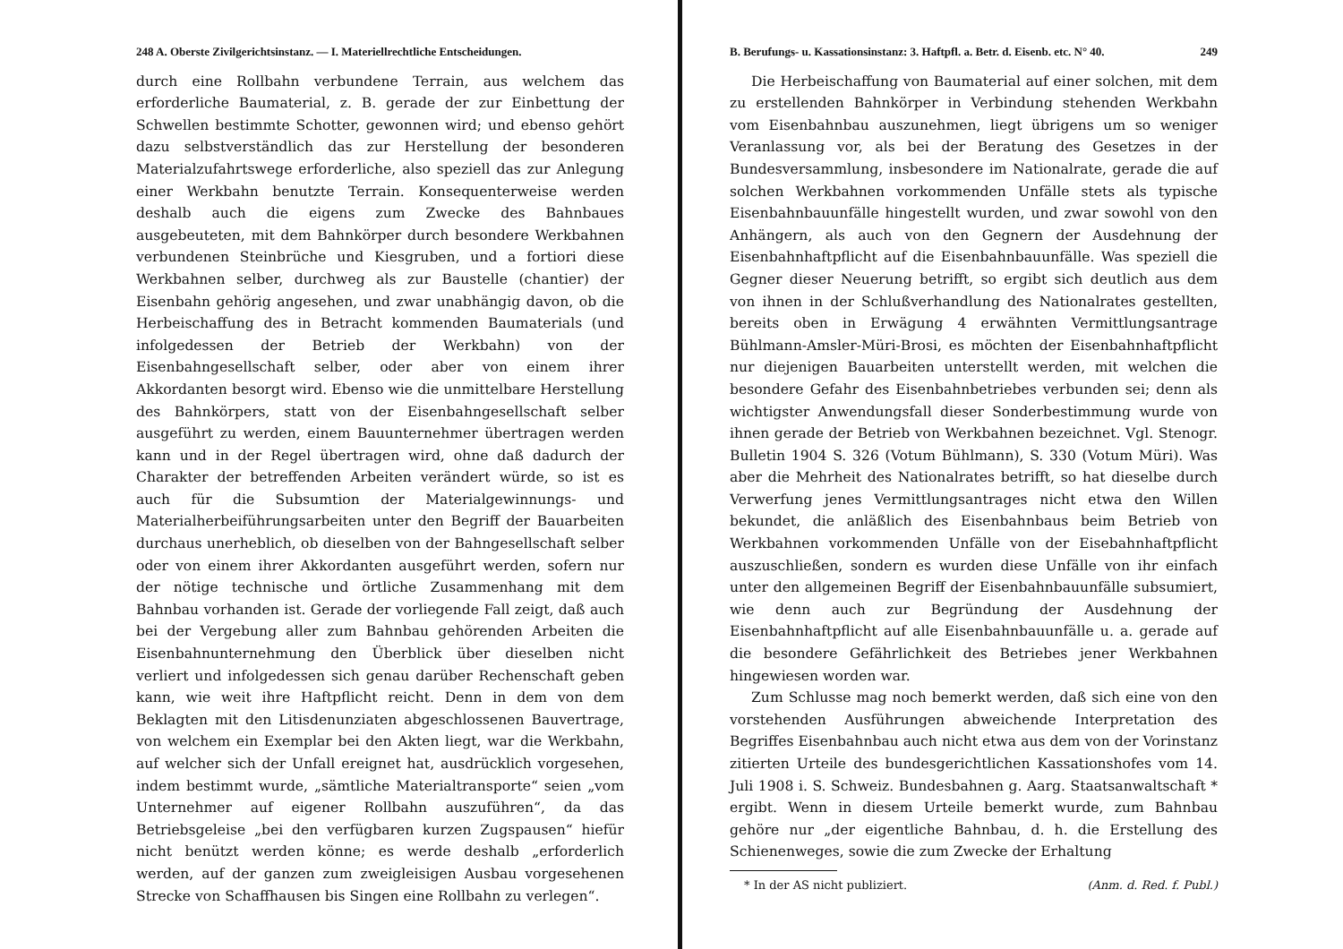248 A. Oberste Zivilgerichtsinstanz. — I. Materiellrechtliche Entscheidungen.
durch eine Rollbahn verbundene Terrain, aus welchem das erforderliche Baumaterial, z. B. gerade der zur Einbettung der Schwellen bestimmte Schotter, gewonnen wird; und ebenso gehört dazu selbstverständlich das zur Herstellung der besonderen Materialzufahrtswege erforderliche, also speziell das zur Anlegung einer Werkbahn benutzte Terrain. Konsequenterweise werden deshalb auch die eigens zum Zwecke des Bahnbaues ausgebeuteten, mit dem Bahnkörper durch besondere Werkbahnen verbundenen Steinbrüche und Kiesgruben, und a fortiori diese Werkbahnen selber, durchweg als zur Baustelle (chantier) der Eisenbahn gehörig angesehen, und zwar unabhängig davon, ob die Herbeischaffung des in Betracht kommenden Baumaterials (und infolgedessen der Betrieb der Werkbahn) von der Eisenbahngesellschaft selber, oder aber von einem ihrer Akkordanten besorgt wird. Ebenso wie die unmittelbare Herstellung des Bahnkörpers, statt von der Eisenbahngesellschaft selber ausgeführt zu werden, einem Bauunternehmer übertragen werden kann und in der Regel übertragen wird, ohne daß dadurch der Charakter der betreffenden Arbeiten verändert würde, so ist es auch für die Subsumtion der Materialgewinnungs- und Materialherbeiführungsarbeiten unter den Begriff der Bauarbeiten durchaus unerheblich, ob dieselben von der Bahngesellschaft selber oder von einem ihrer Akkordanten ausgeführt werden, sofern nur der nötige technische und örtliche Zusammenhang mit dem Bahnbau vorhanden ist. Gerade der vorliegende Fall zeigt, daß auch bei der Vergebung aller zum Bahnbau gehörenden Arbeiten die Eisenbahnunternehmung den Überblick über dieselben nicht verliert und infolgedessen sich genau darüber Rechenschaft geben kann, wie weit ihre Haftpflicht reicht. Denn in dem von dem Beklagten mit den Litisdenunziaten abgeschlossenen Bauvertrage, von welchem ein Exemplar bei den Akten liegt, war die Werkbahn, auf welcher sich der Unfall ereignet hat, ausdrücklich vorgesehen, indem bestimmt wurde, „sämtliche Materialtransporte“ seien „vom Unternehmer auf eigener Rollbahn auszuführen“, da das Betriebsgeleise „bei den verfügbaren kurzen Zugspausen“ hiefür nicht benützt werden könne; es werde deshalb „erforderlich werden, auf der ganzen zum zweigleisigen Ausbau vorgesehenen Strecke von Schaffhausen bis Singen eine Rollbahn zu verlegen“.
B. Berufungs- u. Kassationsinstanz: 3. Haftpfl. a. Betr. d. Eisenb. etc. N° 40. 249
Die Herbeischaffung von Baumaterial auf einer solchen, mit dem zu erstellenden Bahnkörper in Verbindung stehenden Werkbahn vom Eisenbahnbau auszunehmen, liegt übrigens um so weniger Veranlassung vor, als bei der Beratung des Gesetzes in der Bundesversammlung, insbesondere im Nationalrate, gerade die auf solchen Werkbahnen vorkommenden Unfälle stets als typische Eisenbahnbauunfälle hingestellt wurden, und zwar sowohl von den Anhängern, als auch von den Gegnern der Ausdehnung der Eisenbahnhaftpflicht auf die Eisenbahnbauunfälle. Was speziell die Gegner dieser Neuerung betrifft, so ergibt sich deutlich aus dem von ihnen in der Schlußverhandlung des Nationalrates gestellten, bereits oben in Erwägung 4 erwähnten Vermittlungsantrage Bühlmann-Amsler-Müri-Brosi, es möchten der Eisenbahnhaftpflicht nur diejenigen Bauarbeiten unterstellt werden, mit welchen die besondere Gefahr des Eisenbahnbetriebes verbunden sei; denn als wichtigster Anwendungsfall dieser Sonderbestimmung wurde von ihnen gerade der Betrieb von Werkbahnen bezeichnet. Vgl. Stenogr. Bulletin 1904 S. 326 (Votum Bühlmann), S. 330 (Votum Müri). Was aber die Mehrheit des Nationalrates betrifft, so hat dieselbe durch Verwerfung jenes Vermittlungsantrages nicht etwa den Willen bekundet, die anläßlich des Eisenbahnbaus beim Betrieb von Werkbahnen vorkommenden Unfälle von der Eisebahnhaftpflicht auszuschließen, sondern es wurden diese Unfälle von ihr einfach unter den allgemeinen Begriff der Eisenbahnbauunfälle subsumiert, wie denn auch zur Begründung der Ausdehnung der Eisenbahnhaftpflicht auf alle Eisenbahnbauunfälle u. a. gerade auf die besondere Gefährlichkeit des Betriebes jener Werkbahnen hingewiesen worden war.
Zum Schlusse mag noch bemerkt werden, daß sich eine von den vorstehenden Ausführungen abweichende Interpretation des Begriffes Eisenbahnbau auch nicht etwa aus dem von der Vorinstanz zitierten Urteile des bundesgerichtlichen Kassationshofes vom 14. Juli 1908 i. S. Schweiz. Bundesbahnen g. Aarg. Staatsanwaltschaft * ergibt. Wenn in diesem Urteile bemerkt wurde, zum Bahnbau gehöre nur „der eigentliche Bahnbau, d. h. die Erstellung des Schienenweges, sowie die zum Zwecke der Erhaltung
* In der AS nicht publiziert. (Anm. d. Red. f. Publ.)